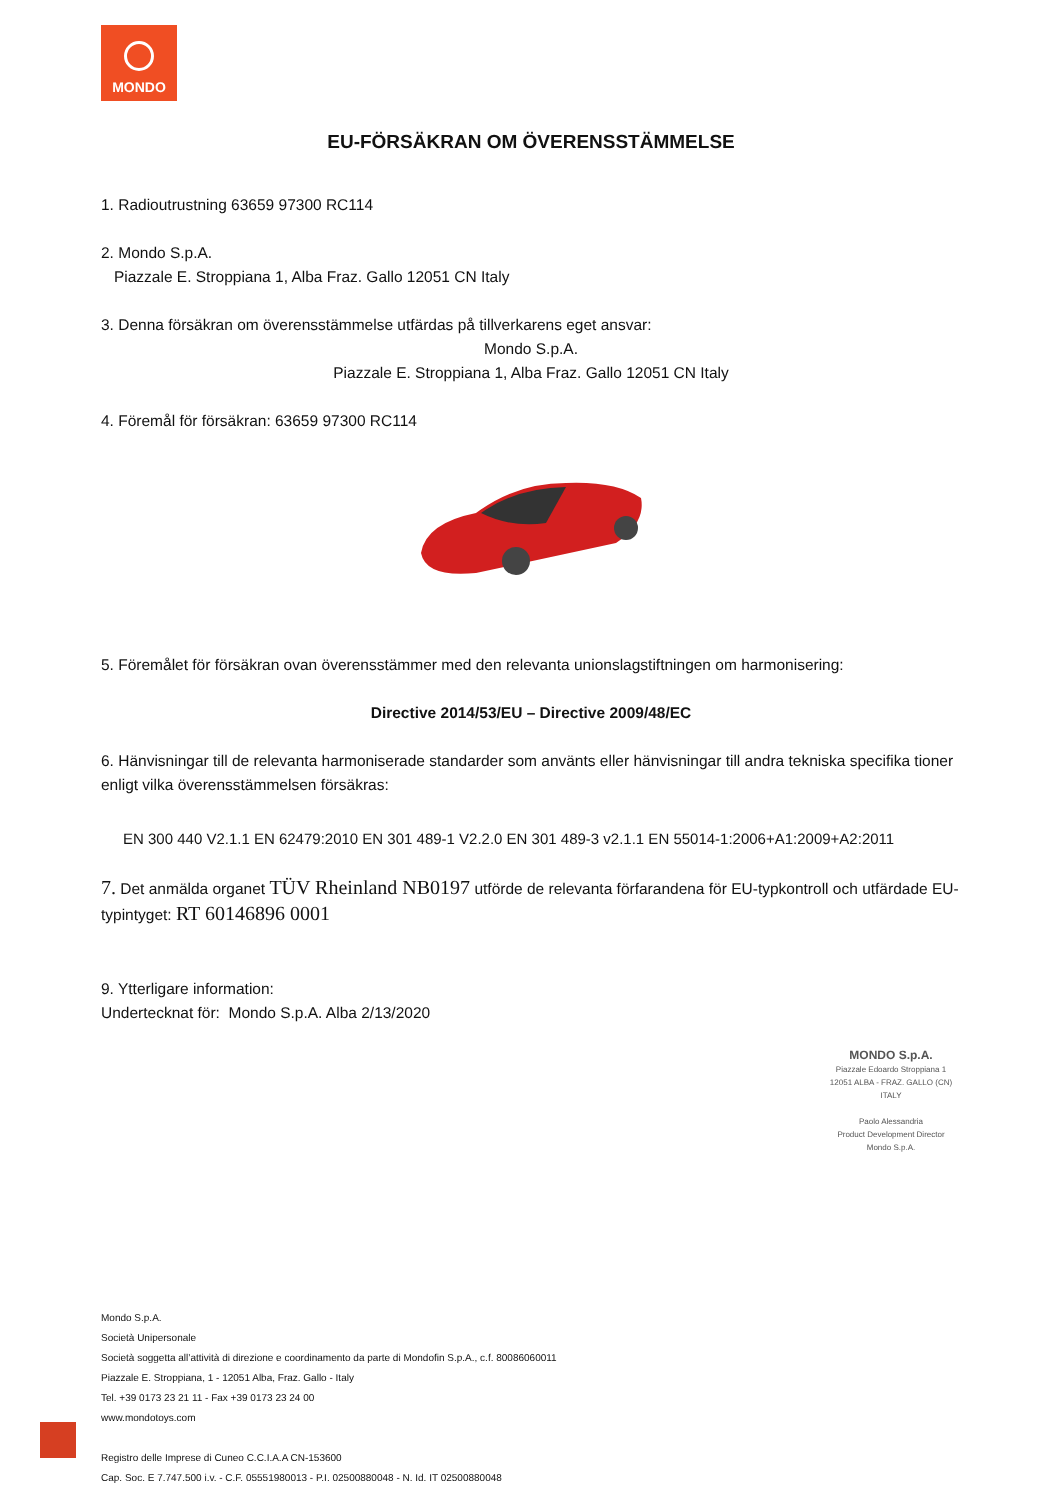MONDO
EU-FÖRSÄKRAN OM ÖVERENSSTÄMMELSE
1. Radioutrustning 63659 97300 RC114
2. Mondo S.p.A.
Piazzale E. Stroppiana 1, Alba Fraz. Gallo 12051 CN Italy
3. Denna försäkran om överensstämmelse utfärdas på tillverkarens eget ansvar:
Mondo S.p.A.
Piazzale E. Stroppiana 1, Alba Fraz. Gallo 12051 CN Italy
4. Föremål för försäkran: 63659 97300 RC114
5. Föremålet för försäkran ovan överensstämmer med den relevanta unionslagstiftningen om harmonisering:
Directive 2014/53/EU – Directive 2009/48/EC
6. Hänvisningar till de relevanta harmoniserade standarder som använts eller hänvisningar till andra tekniska specifika tioner enligt vilka överensstämmelsen försäkras:
EN 300 440 V2.1.1 EN 62479:2010 EN 301 489-1 V2.2.0 EN 301 489-3 v2.1.1 EN 55014-1:2006+A1:2009+A2:2011
7. Det anmälda organet TÜV Rheinland NB0197 utförde de relevanta förfarandena för EU-typkontroll och utfärdade EU-typintyget: RT 60146896 0001
9. Ytterligare information:
Undertecknat för: Mondo S.p.A. Alba 2/13/2020
MONDO S.p.A.
Piazzale Edoardo Stroppiana 1
12051 ALBA - FRAZ. GALLO (CN)
ITALY
Paolo Alessandria
Product Development Director
Mondo S.p.A.
Mondo S.p.A.
Società Unipersonale
Società soggetta all’attività di direzione e coordinamento da parte di Mondofin S.p.A., c.f. 80086060011
Piazzale E. Stroppiana, 1 - 12051 Alba, Fraz. Gallo - Italy
Tel. +39 0173 23 21 11 - Fax +39 0173 23 24 00
www.mondotoys.com
Registro delle Imprese di Cuneo C.C.I.A.A CN-153600
Cap. Soc. E 7.747.500 i.v. - C.F. 05551980013 - P.I. 02500880048 - N. Id. IT 02500880048